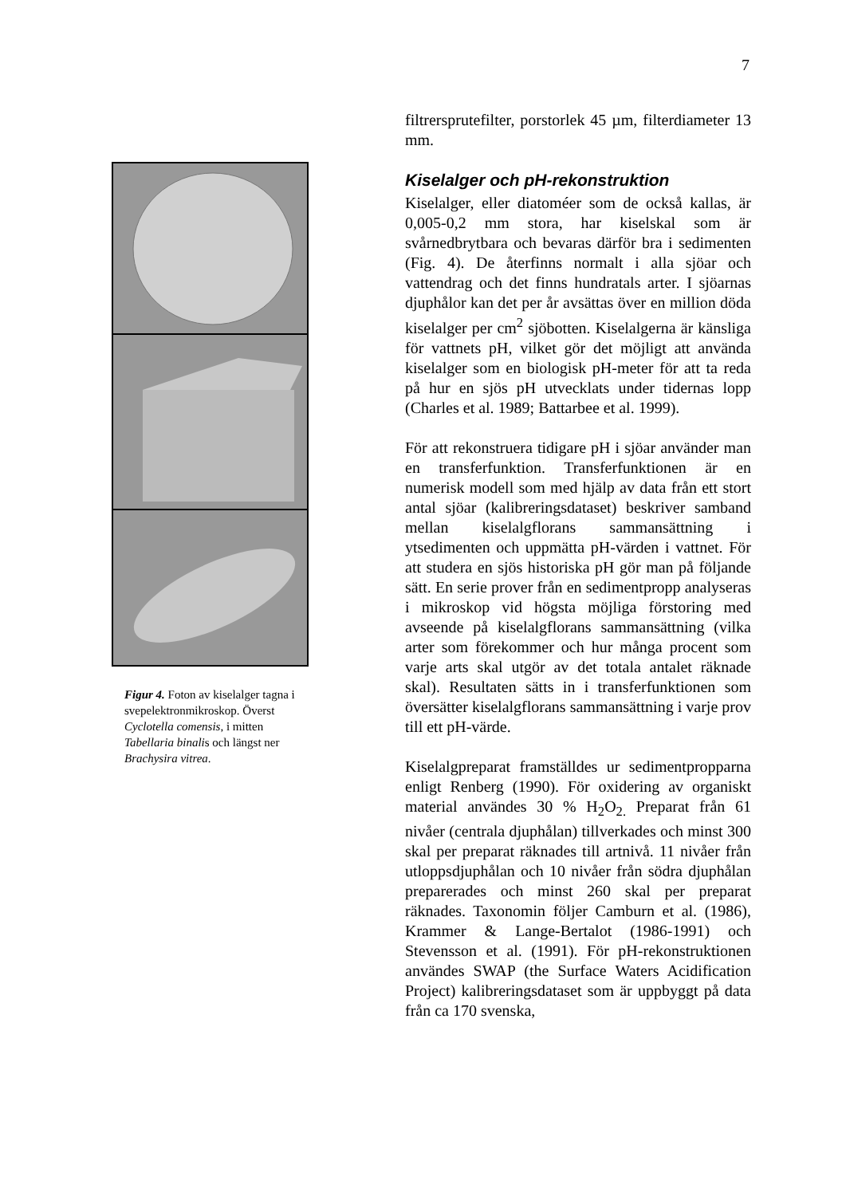7
Figur 4. Foton av kiselalger tagna i svepelektronmikroskop. Överst Cyclotella comensis, i mitten Tabellaria binalis och längst ner Brachysira vitrea.
filtrersprutefilter, porstorlek 45 µm, filterdiameter 13 mm.
Kiselalger och pH-rekonstruktion
Kiselalger, eller diatoméer som de också kallas, är 0,005-0,2 mm stora, har kiselskal som är svårnedbrytbara och bevaras därför bra i sedimenten (Fig. 4). De återfinns normalt i alla sjöar och vattendrag och det finns hundratals arter. I sjöarnas djuphålor kan det per år avsättas över en million döda kiselalger per cm<sup>2</sup> sjöbotten. Kiselalgerna är känsliga för vattnets pH, vilket gör det möjligt att använda kiselalger som en biologisk pH-meter för att ta reda på hur en sjös pH utvecklats under tidernas lopp (Charles et al. 1989; Battarbee et al. 1999).
För att rekonstruera tidigare pH i sjöar använder man en transferfunktion. Transferfunktionen är en numerisk modell som med hjälp av data från ett stort antal sjöar (kalibreringsdataset) beskriver samband mellan kiselalgflorans sammansättning i ytsedimenten och uppmätta pH-värden i vattnet. För att studera en sjös historiska pH gör man på följande sätt. En serie prover från en sedimentpropp analyseras i mikroskop vid högsta möjliga förstoring med avseende på kiselalgflorans sammansättning (vilka arter som förekommer och hur många procent som varje arts skal utgör av det totala antalet räknade skal). Resultaten sätts in i transferfunktionen som översätter kiselalgflorans sammansättning i varje prov till ett pH-värde.
Kiselalgpreparat framställdes ur sedimentpropparna enligt Renberg (1990). För oxidering av organiskt material användes 30 % H<sub>2</sub>O<sub>2.</sub> Preparat från 61 nivåer (centrala djuphålan) tillverkades och minst 300 skal per preparat räknades till artnivå. 11 nivåer från utloppsdjuphålan och 10 nivåer från södra djuphålan preparerades och minst 260 skal per preparat räknades. Taxonomin följer Camburn et al. (1986), Krammer & Lange-Bertalot (1986-1991) och Stevensson et al. (1991). För pH-rekonstruktionen användes SWAP (the Surface Waters Acidification Project) kalibreringsdataset som är uppbyggt på data från ca 170 svenska,